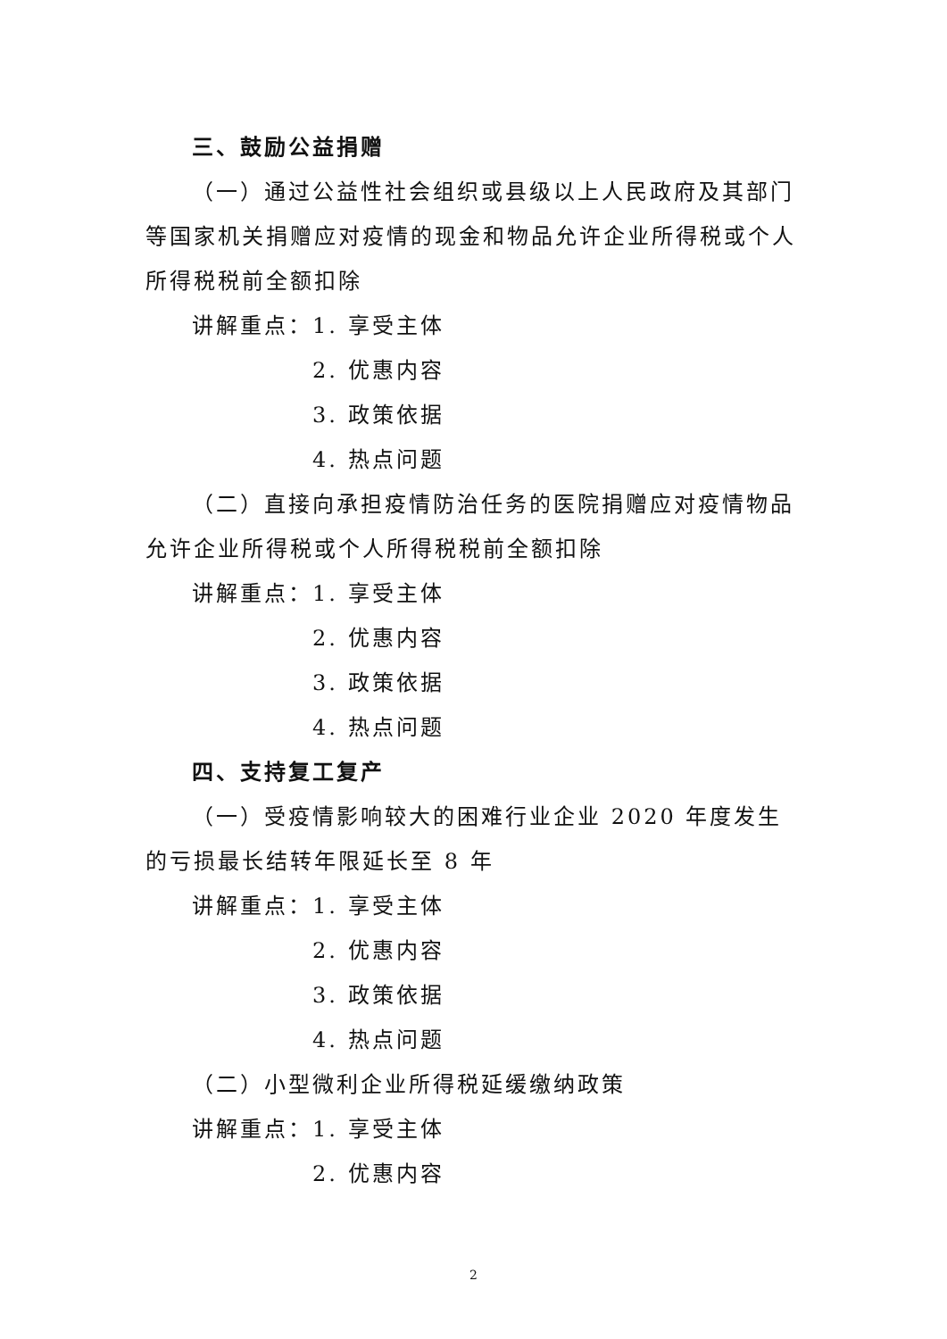三、鼓励公益捐赠
（一）通过公益性社会组织或县级以上人民政府及其部门等国家机关捐赠应对疫情的现金和物品允许企业所得税或个人所得税税前全额扣除
讲解重点：1. 享受主体
2. 优惠内容
3. 政策依据
4. 热点问题
（二）直接向承担疫情防治任务的医院捐赠应对疫情物品允许企业所得税或个人所得税税前全额扣除
讲解重点：1. 享受主体
2. 优惠内容
3. 政策依据
4. 热点问题
四、支持复工复产
（一）受疫情影响较大的困难行业企业 2020 年度发生的亏损最长结转年限延长至 8 年
讲解重点：1. 享受主体
2. 优惠内容
3. 政策依据
4. 热点问题
（二）小型微利企业所得税延缓缴纳政策
讲解重点：1. 享受主体
2. 优惠内容
2